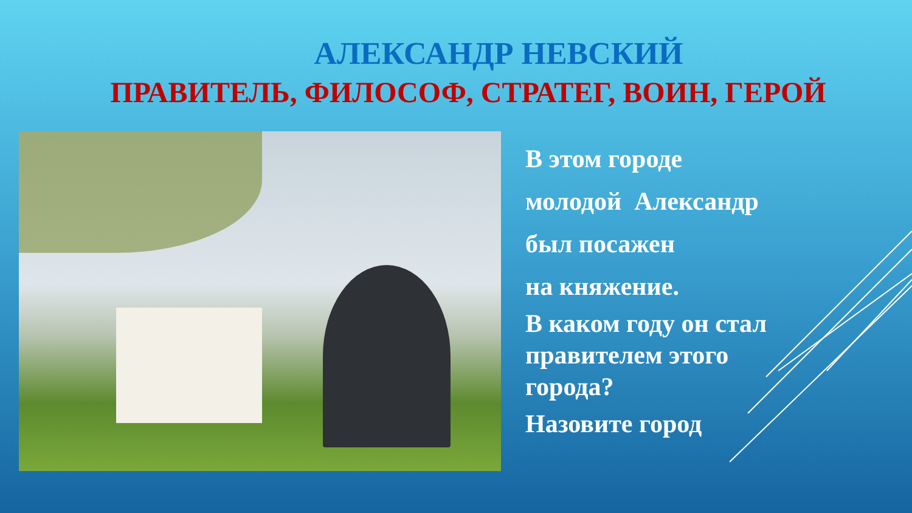АЛЕКСАНДР НЕВСКИЙ
ПРАВИТЕЛЬ, ФИЛОСОФ, СТРАТЕГ, ВОИН, ГЕРОЙ
В этом городе
молодой Александр
был посажен
на княжение.
В каком году он стал
правителем этого
города?
Назовите город